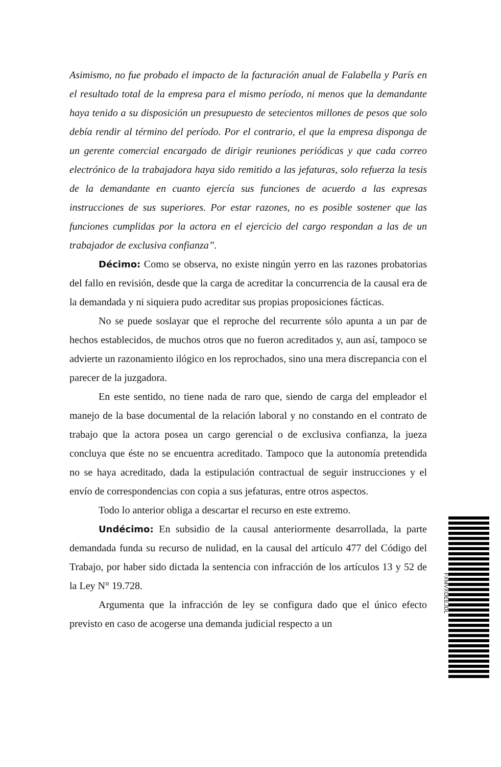Asimismo, no fue probado el impacto de la facturación anual de Falabella y París en el resultado total de la empresa para el mismo período, ni menos que la demandante haya tenido a su disposición un presupuesto de setecientos millones de pesos que solo debía rendir al término del período. Por el contrario, el que la empresa disponga de un gerente comercial encargado de dirigir reuniones periódicas y que cada correo electrónico de la trabajadora haya sido remitido a las jefaturas, solo refuerza la tesis de la demandante en cuanto ejercía sus funciones de acuerdo a las expresas instrucciones de sus superiores. Por estar razones, no es posible sostener que las funciones cumplidas por la actora en el ejercicio del cargo respondan a las de un trabajador de exclusiva confianza”.
Décimo: Como se observa, no existe ningún yerro en las razones probatorias del fallo en revisión, desde que la carga de acreditar la concurrencia de la causal era de la demandada y ni siquiera pudo acreditar sus propias proposiciones fácticas.
No se puede soslayar que el reproche del recurrente sólo apunta a un par de hechos establecidos, de muchos otros que no fueron acreditados y, aun así, tampoco se advierte un razonamiento ilógico en los reprochados, sino una mera discrepancia con el parecer de la juzgadora.
En este sentido, no tiene nada de raro que, siendo de carga del empleador el manejo de la base documental de la relación laboral y no constando en el contrato de trabajo que la actora posea un cargo gerencial o de exclusiva confianza, la jueza concluya que éste no se encuentra acreditado. Tampoco que la autonomía pretendida no se haya acreditado, dada la estipulación contractual de seguir instrucciones y el envío de correspondencias con copia a sus jefaturas, entre otros aspectos.
Todo lo anterior obliga a descartar el recurso en este extremo.
Undécimo: En subsidio de la causal anteriormente desarrollada, la parte demandada funda su recurso de nulidad, en la causal del artículo 477 del Código del Trabajo, por haber sido dictada la sentencia con infracción de los artículos 13 y 52 de la Ley N° 19.728.
Argumenta que la infracción de ley se configura dado que el único efecto previsto en caso de acogerse una demanda judicial respecto a un
FXMVXDEEJDL